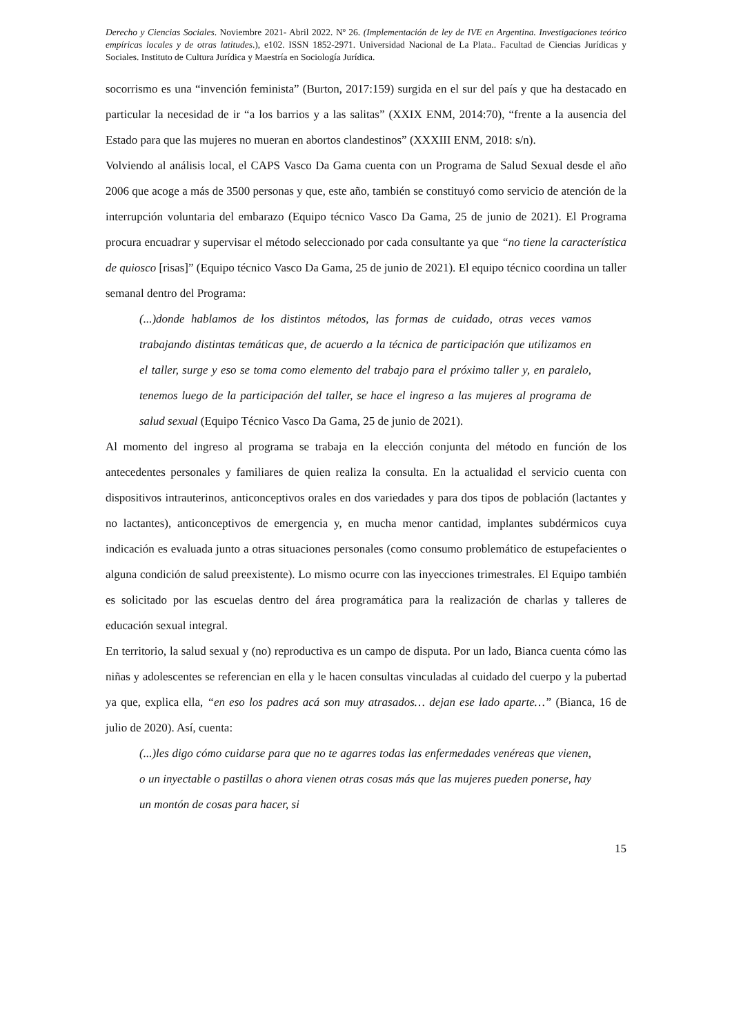Derecho y Ciencias Sociales. Noviembre 2021- Abril 2022. Nº 26. (Implementación de ley de IVE en Argentina. Investigaciones teórico empíricas locales y de otras latitudes.), e102. ISSN 1852-2971. Universidad Nacional de La Plata.. Facultad de Ciencias Jurídicas y Sociales. Instituto de Cultura Jurídica y Maestría en Sociología Jurídica.
socorrismo es una “invención feminista” (Burton, 2017:159) surgida en el sur del país y que ha destacado en particular la necesidad de ir “a los barrios y a las salitas” (XXIX ENM, 2014:70), “frente a la ausencia del Estado para que las mujeres no mueran en abortos clandestinos” (XXXIII ENM, 2018: s/n).
Volviendo al análisis local, el CAPS Vasco Da Gama cuenta con un Programa de Salud Sexual desde el año 2006 que acoge a más de 3500 personas y que, este año, también se constituyó como servicio de atención de la interrupción voluntaria del embarazo (Equipo técnico Vasco Da Gama, 25 de junio de 2021). El Programa procura encuadrar y supervisar el método seleccionado por cada consultante ya que “no tiene la característica de quiosco [risas]” (Equipo técnico Vasco Da Gama, 25 de junio de 2021). El equipo técnico coordina un taller semanal dentro del Programa:
(...)donde hablamos de los distintos métodos, las formas de cuidado, otras veces vamos trabajando distintas temáticas que, de acuerdo a la técnica de participación que utilizamos en el taller, surge y eso se toma como elemento del trabajo para el próximo taller y, en paralelo, tenemos luego de la participación del taller, se hace el ingreso a las mujeres al programa de salud sexual (Equipo Técnico Vasco Da Gama, 25 de junio de 2021).
Al momento del ingreso al programa se trabaja en la elección conjunta del método en función de los antecedentes personales y familiares de quien realiza la consulta. En la actualidad el servicio cuenta con dispositivos intrauterinos, anticonceptivos orales en dos variedades y para dos tipos de población (lactantes y no lactantes), anticonceptivos de emergencia y, en mucha menor cantidad, implantes subdérmicos cuya indicación es evaluada junto a otras situaciones personales (como consumo problemático de estupefacientes o alguna condición de salud preexistente). Lo mismo ocurre con las inyecciones trimestrales. El Equipo también es solicitado por las escuelas dentro del área programática para la realización de charlas y talleres de educación sexual integral.
En territorio, la salud sexual y (no) reproductiva es un campo de disputa. Por un lado, Bianca cuenta cómo las niñas y adolescentes se referencian en ella y le hacen consultas vinculadas al cuidado del cuerpo y la pubertad ya que, explica ella, “en eso los padres acá son muy atrasados… dejan ese lado aparte…” (Bianca, 16 de julio de 2020). Así, cuenta:
(...)les digo cómo cuidarse para que no te agarres todas las enfermedades venéreas que vienen, o un inyectable o pastillas o ahora vienen otras cosas más que las mujeres pueden ponerse, hay un montón de cosas para hacer, si
15